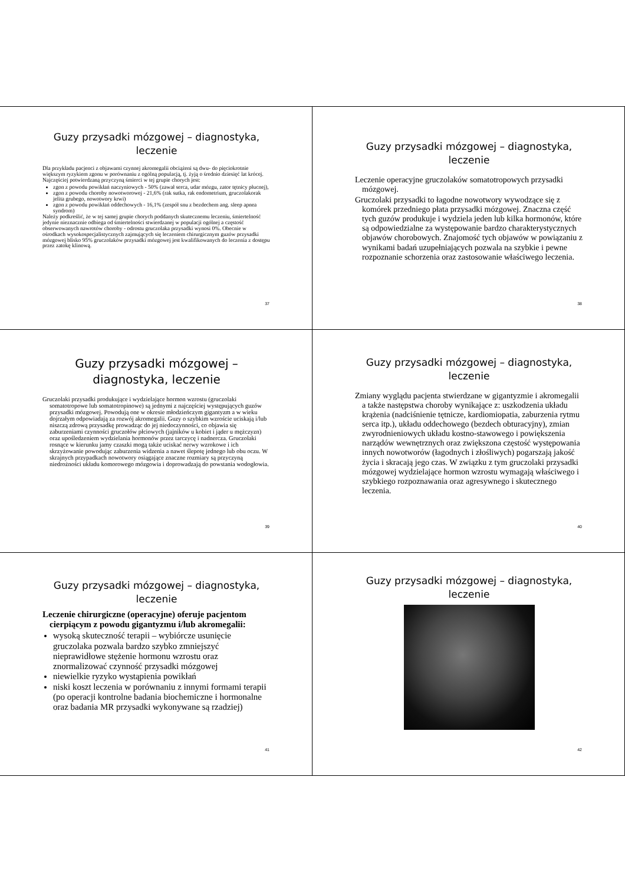Guzy przysadki mózgowej – diagnostyka, leczenie
Dla przykładu pacjenci z objawami czynnej akromegalii obciążeni są dwu- do pięciokrotnie większym ryzykiem zgonu w porównaniu z ogólną populacją, tj. żyją o średnio dziesięć lat krócej. Najczęściej potwierdzaną przyczyną śmierci w tej grupie chorych jest:
zgon z powodu powikłań naczyniowych - 50% (zawał serca, udar mózgu, zator tętnicy płucnej),
zgon z powodu choroby nowotworowej - 21,6% (rak sutka, rak endometrium, gruczolakorak jelita grubego, nowotwory krwi)
zgon z powodu powikłań oddechowych - 16,1% (zespół snu z bezdechem ang. sleep apnea syndrom)
Należy podkreślić, że w tej samej grupie chorych poddanych skutecznemu leczeniu, śmiertelność jedynie nieznacznie odbiega od śmiertelności stwierdzanej w populacji ogólnej a częstość obserwowanych nawrotów choroby - odrostu gruczolaka przysadki wynosi 0%. Obecnie w ośrodkach wysokospecjalistycznych zajmujących się leczeniem chirurgicznym guzów przysadki mózgowej blisko 95% gruczolaków przysadki mózgowej jest kwalifikowanych do leczenia z dostępu przez zatokę klinową.
37
Guzy przysadki mózgowej – diagnostyka, leczenie
Leczenie operacyjne gruczolaków somatotropowych przysadki mózgowej.
Gruczolaki przysadki to łagodne nowotwory wywodzące się z komórek przedniego płata przysadki mózgowej. Znaczna część tych guzów produkuje i wydziela jeden lub kilka hormonów, które są odpowiedzialne za występowanie bardzo charakterystycznych objawów chorobowych. Znajomość tych objawów w powiązaniu z wynikami badań uzupełniających pozwala na szybkie i pewne rozpoznanie schorzenia oraz zastosowanie właściwego leczenia.
38
Guzy przysadki mózgowej – diagnostyka, leczenie
Gruczolaki przysadki produkujące i wydzielające hormon wzrostu (gruczolaki somatotropowe lub somatotropinowe) są jednymi z najczęściej występujących guzów przysadki mózgowej. Powodują one w okresie młodzieńczym gigantyzm a w wieku dojrzałym odpowiadają za rozwój akromegalii. Guzy o szybkim wzroście uciskają i/lub niszczą zdrową przysadkę prowadząc do jej niedoczynności, co objawia się zaburzeniami czynności gruczołów płciowych (jajników u kobiet i jąder u mężczyzn) oraz upośledzeniem wydzielania hormonów przez tarczycę i nadnercza. Gruczolaki rosnące w kierunku jamy czaszki mogą także uciskać nerwy wzrokowe i ich skrzyżowanie powodując zaburzenia widzenia a nawet ślepotę jednego lub obu oczu. W skrajnych przypadkach nowotwory osiągające znaczne rozmiary są przyczyną niedrożności układu komorowego mózgowia i doprowadzają do powstania wodogłowia.
39
Guzy przysadki mózgowej – diagnostyka, leczenie
Zmiany wyglądu pacjenta stwierdzane w gigantyzmie i akromegalii a także następstwa choroby wynikające z: uszkodzenia układu krążenia (nadciśnienie tętnicze, kardiomiopatia, zaburzenia rytmu serca itp.), układu oddechowego (bezdech obturacyjny), zmian zwyrodnieniowych układu kostno-stawowego i powiększenia narządów wewnętrznych oraz zwiększona częstość występowania innych nowotworów (łagodnych i złośliwych) pogarszają jakość życia i skracają jego czas. W związku z tym gruczolaki przysadki mózgowej wydzielające hormon wzrostu wymagają właściwego i szybkiego rozpoznawania oraz agresywnego i skutecznego leczenia.
40
Guzy przysadki mózgowej – diagnostyka, leczenie
Leczenie chirurgiczne (operacyjne) oferuje pacjentom cierpiącym z powodu gigantyzmu i/lub akromegalii:
wysoką skuteczność terapii – wybiórcze usunięcie gruczolaka pozwala bardzo szybko zmniejszyć nieprawidłowe stężenie hormonu wzrostu oraz znormalizować czynność przysadki mózgowej
niewielkie ryzyko wystąpienia powikłań
niski koszt leczenia w porównaniu z innymi formami terapii (po operacji kontrolne badania biochemiczne i hormonalne oraz badania MR przysadki wykonywane są rzadziej)
41
Guzy przysadki mózgowej – diagnostyka, leczenie
42